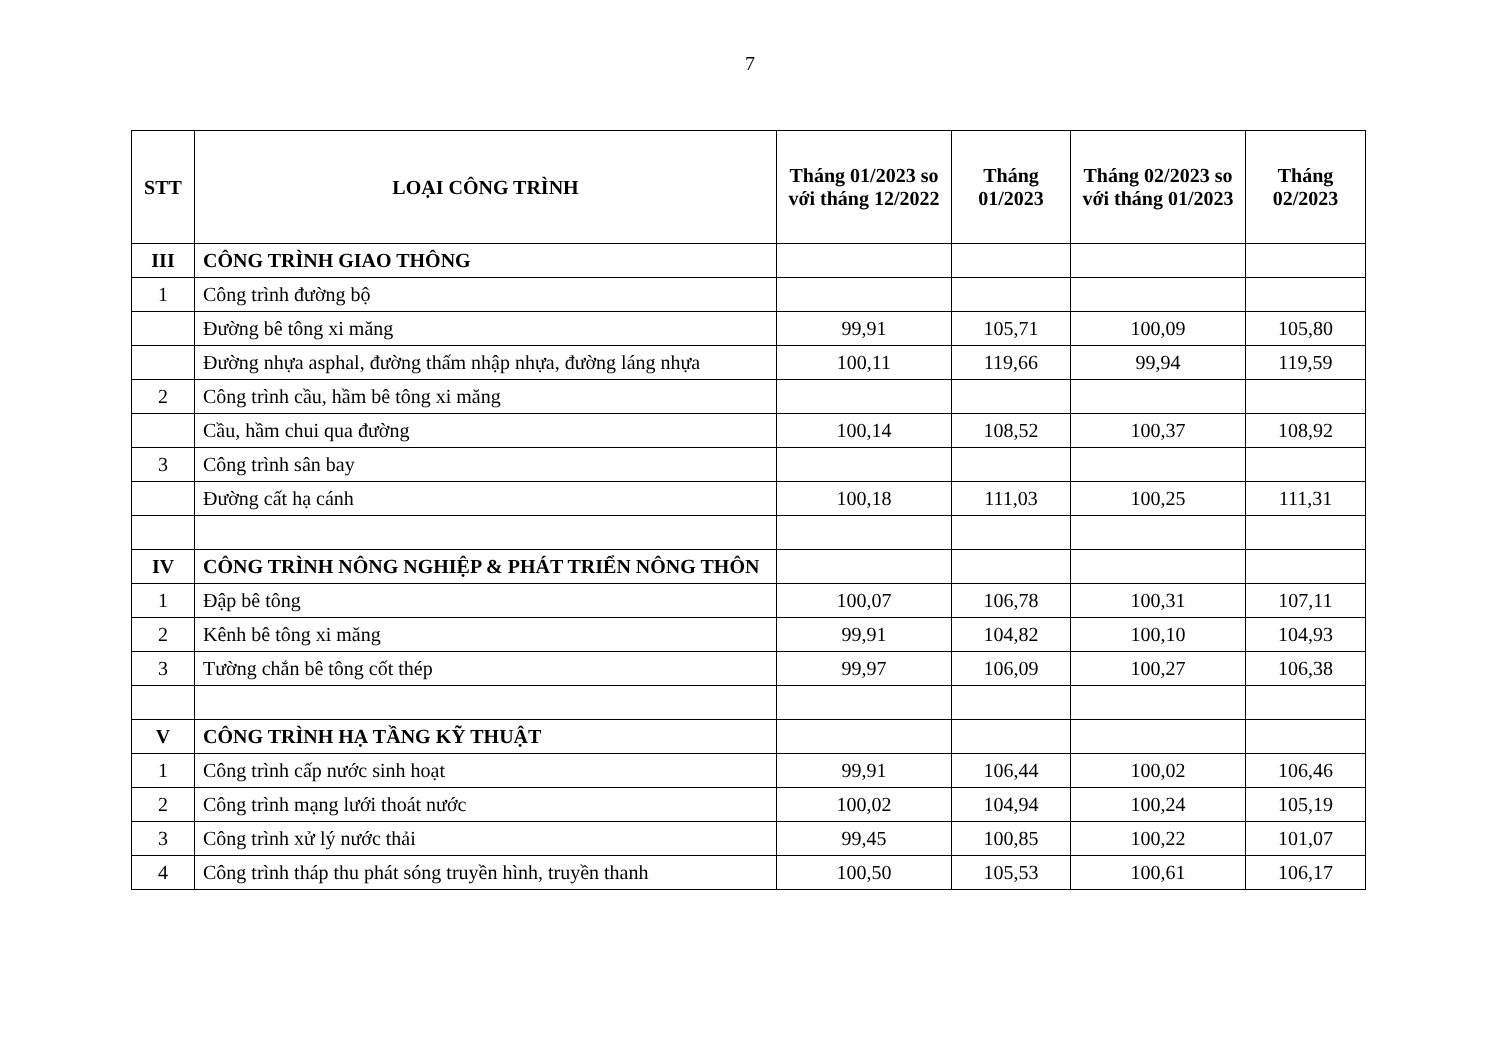7
| STT | LOẠI CÔNG TRÌNH | Tháng 01/2023 so với tháng 12/2022 | Tháng 01/2023 | Tháng 02/2023 so với tháng 01/2023 | Tháng 02/2023 |
| --- | --- | --- | --- | --- | --- |
| III | CÔNG TRÌNH GIAO THÔNG | | | | |
| 1 | Công trình đường bộ | | | | |
| | Đường bê tông xi măng | 99,91 | 105,71 | 100,09 | 105,80 |
| | Đường nhựa asphal, đường thấm nhập nhựa, đường láng nhựa | 100,11 | 119,66 | 99,94 | 119,59 |
| 2 | Công trình cầu, hầm bê tông xi măng | | | | |
| | Cầu, hầm chui qua đường | 100,14 | 108,52 | 100,37 | 108,92 |
| 3 | Công trình sân bay | | | | |
| | Đường cất hạ cánh | 100,18 | 111,03 | 100,25 | 111,31 |
| IV | CÔNG TRÌNH NÔNG NGHIỆP & PHÁT TRIỂN NÔNG THÔN | | | | |
| 1 | Đập bê tông | 100,07 | 106,78 | 100,31 | 107,11 |
| 2 | Kênh bê tông xi măng | 99,91 | 104,82 | 100,10 | 104,93 |
| 3 | Tường chắn bê tông cốt thép | 99,97 | 106,09 | 100,27 | 106,38 |
| V | CÔNG TRÌNH HẠ TẦNG KỸ THUẬT | | | | |
| 1 | Công trình cấp nước sinh hoạt | 99,91 | 106,44 | 100,02 | 106,46 |
| 2 | Công trình mạng lưới thoát nước | 100,02 | 104,94 | 100,24 | 105,19 |
| 3 | Công trình xử lý nước thải | 99,45 | 100,85 | 100,22 | 101,07 |
| 4 | Công trình tháp thu phát sóng truyền hình, truyền thanh | 100,50 | 105,53 | 100,61 | 106,17 |